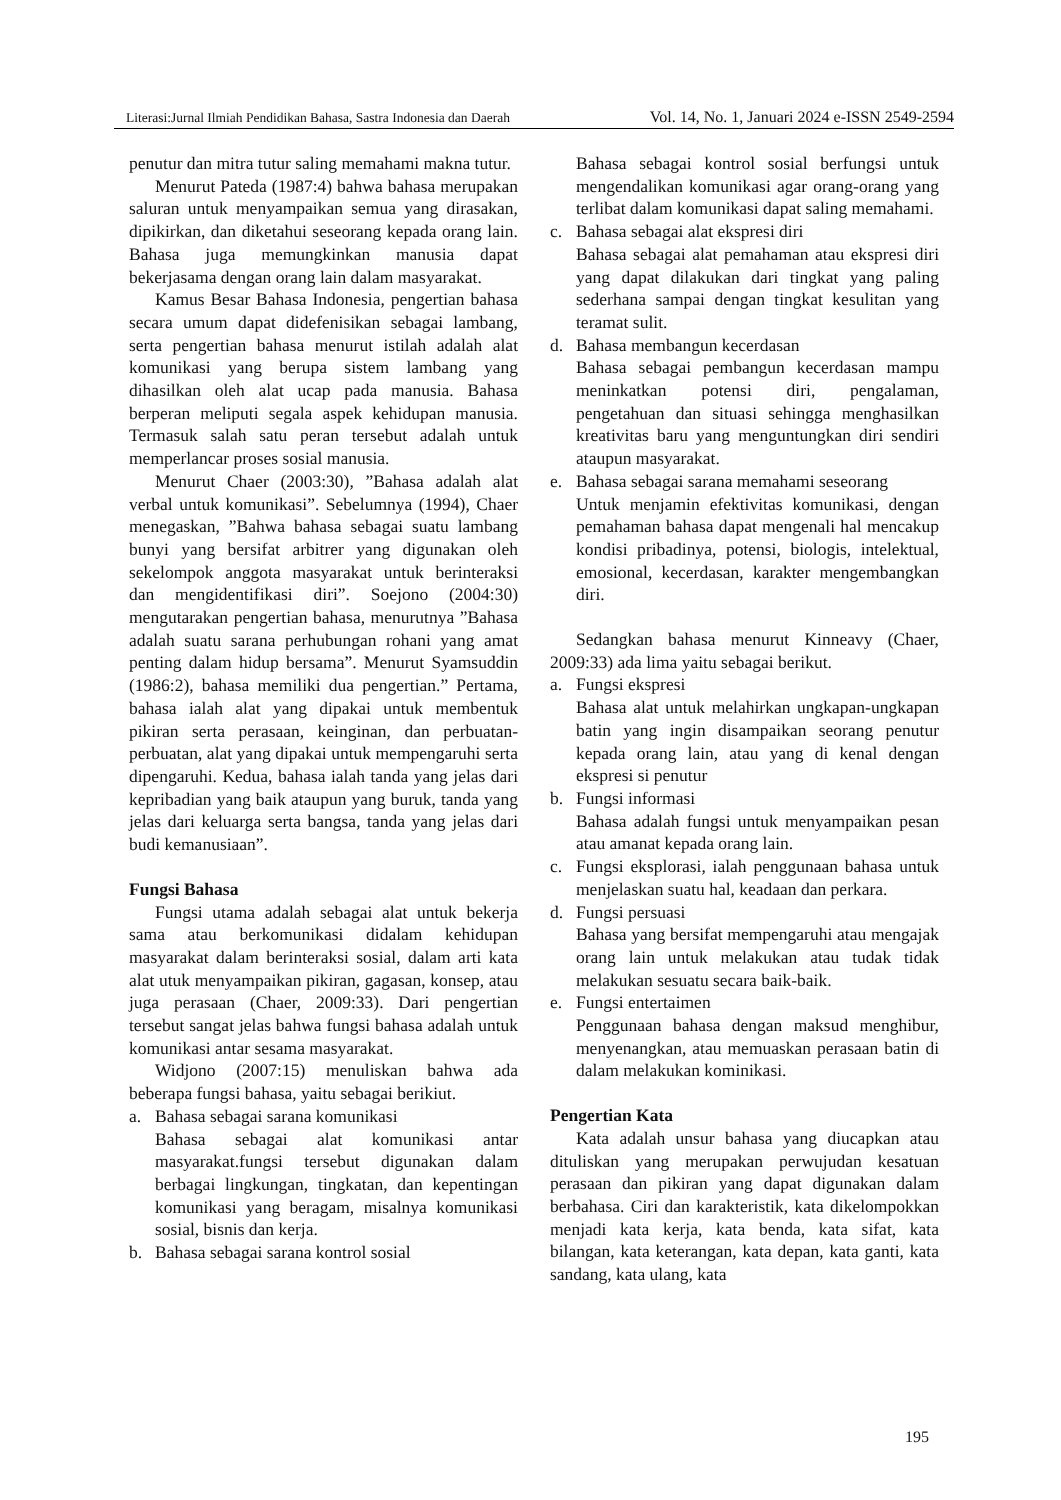Literasi:Jurnal Ilmiah Pendidikan Bahasa, Sastra Indonesia dan Daerah Vol. 14, No. 1, Januari 2024 e-ISSN 2549-2594
penutur dan mitra tutur saling memahami makna tutur.
Menurut Pateda (1987:4) bahwa bahasa merupakan saluran untuk menyampaikan semua yang dirasakan, dipikirkan, dan diketahui seseorang kepada orang lain. Bahasa juga memungkinkan manusia dapat bekerjasama dengan orang lain dalam masyarakat.
Kamus Besar Bahasa Indonesia, pengertian bahasa secara umum dapat didefenisikan sebagai lambang, serta pengertian bahasa menurut istilah adalah alat komunikasi yang berupa sistem lambang yang dihasilkan oleh alat ucap pada manusia. Bahasa berperan meliputi segala aspek kehidupan manusia. Termasuk salah satu peran tersebut adalah untuk memperlancar proses sosial manusia.
Menurut Chaer (2003:30), ”Bahasa adalah alat verbal untuk komunikasi”. Sebelumnya (1994), Chaer menegaskan, ”Bahwa bahasa sebagai suatu lambang bunyi yang bersifat arbitrer yang digunakan oleh sekelompok anggota masyarakat untuk berinteraksi dan mengidentifikasi diri”. Soejono (2004:30) mengutarakan pengertian bahasa, menurutnya ”Bahasa adalah suatu sarana perhubungan rohani yang amat penting dalam hidup bersama”. Menurut Syamsuddin (1986:2), bahasa memiliki dua pengertian.” Pertama, bahasa ialah alat yang dipakai untuk membentuk pikiran serta perasaan, keinginan, dan perbuatan-perbuatan, alat yang dipakai untuk mempengaruhi serta dipengaruhi. Kedua, bahasa ialah tanda yang jelas dari kepribadian yang baik ataupun yang buruk, tanda yang jelas dari keluarga serta bangsa, tanda yang jelas dari budi kemanusiaan”.
Fungsi Bahasa
Fungsi utama adalah sebagai alat untuk bekerja sama atau berkomunikasi didalam kehidupan masyarakat dalam berinteraksi sosial, dalam arti kata alat utuk menyampaikan pikiran, gagasan, konsep, atau juga perasaan (Chaer, 2009:33). Dari pengertian tersebut sangat jelas bahwa fungsi bahasa adalah untuk komunikasi antar sesama masyarakat.
Widjono (2007:15) menuliskan bahwa ada beberapa fungsi bahasa, yaitu sebagai berikiut.
a. Bahasa sebagai sarana komunikasi
Bahasa sebagai alat komunikasi antar masyarakat.fungsi tersebut digunakan dalam berbagai lingkungan, tingkatan, dan kepentingan komunikasi yang beragam, misalnya komunikasi sosial, bisnis dan kerja.
b. Bahasa sebagai sarana kontrol sosial
Bahasa sebagai kontrol sosial berfungsi untuk mengendalikan komunikasi agar orang-orang yang terlibat dalam komunikasi dapat saling memahami.
c. Bahasa sebagai alat ekspresi diri
Bahasa sebagai alat pemahaman atau ekspresi diri yang dapat dilakukan dari tingkat yang paling sederhana sampai dengan tingkat kesulitan yang teramat sulit.
d. Bahasa membangun kecerdasan
Bahasa sebagai pembangun kecerdasan mampu meninkatkan potensi diri, pengalaman, pengetahuan dan situasi sehingga menghasilkan kreativitas baru yang menguntungkan diri sendiri ataupun masyarakat.
e. Bahasa sebagai sarana memahami seseorang
Untuk menjamin efektivitas komunikasi, dengan pemahaman bahasa dapat mengenali hal mencakup kondisi pribadinya, potensi, biologis, intelektual, emosional, kecerdasan, karakter mengembangkan diri.
Sedangkan bahasa menurut Kinneavy (Chaer, 2009:33) ada lima yaitu sebagai berikut.
a. Fungsi ekspresi
Bahasa alat untuk melahirkan ungkapan-ungkapan batin yang ingin disampaikan seorang penutur kepada orang lain, atau yang di kenal dengan ekspresi si penutur
b. Fungsi informasi
Bahasa adalah fungsi untuk menyampaikan pesan atau amanat kepada orang lain.
c. Fungsi eksplorasi, ialah penggunaan bahasa untuk menjelaskan suatu hal, keadaan dan perkara.
d. Fungsi persuasi
Bahasa yang bersifat mempengaruhi atau mengajak orang lain untuk melakukan atau tudak tidak melakukan sesuatu secara baik-baik.
e. Fungsi entertaimen
Penggunaan bahasa dengan maksud menghibur, menyenangkan, atau memuaskan perasaan batin di dalam melakukan kominikasi.
Pengertian Kata
Kata adalah unsur bahasa yang diucapkan atau dituliskan yang merupakan perwujudan kesatuan perasaan dan pikiran yang dapat digunakan dalam berbahasa. Ciri dan karakteristik, kata dikelompokkan menjadi kata kerja, kata benda, kata sifat, kata bilangan, kata keterangan, kata depan, kata ganti, kata sandang, kata ulang, kata
195